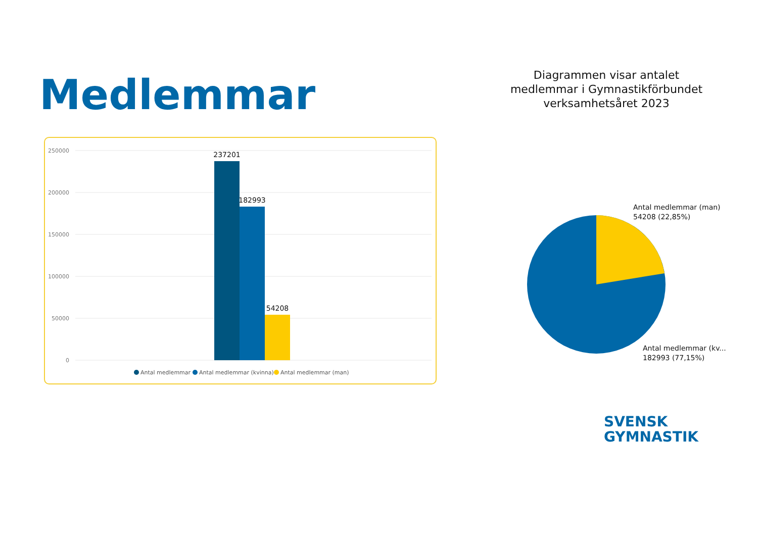Medlemmar
Diagrammen visar antalet medlemmar i Gymnastikförbundet verksamhetsåret 2023
250000
200000
150000
100000
50000
0
237201
182993
54208
Antal medlemmar
Antal medlemmar (kvinna)
Antal medlemmar (man)
Antal medlemmar (man)
54208 (22,85%)
Antal medlemmar (kv...
182993 (77,15%)
SVENSK
GYMNASTIK